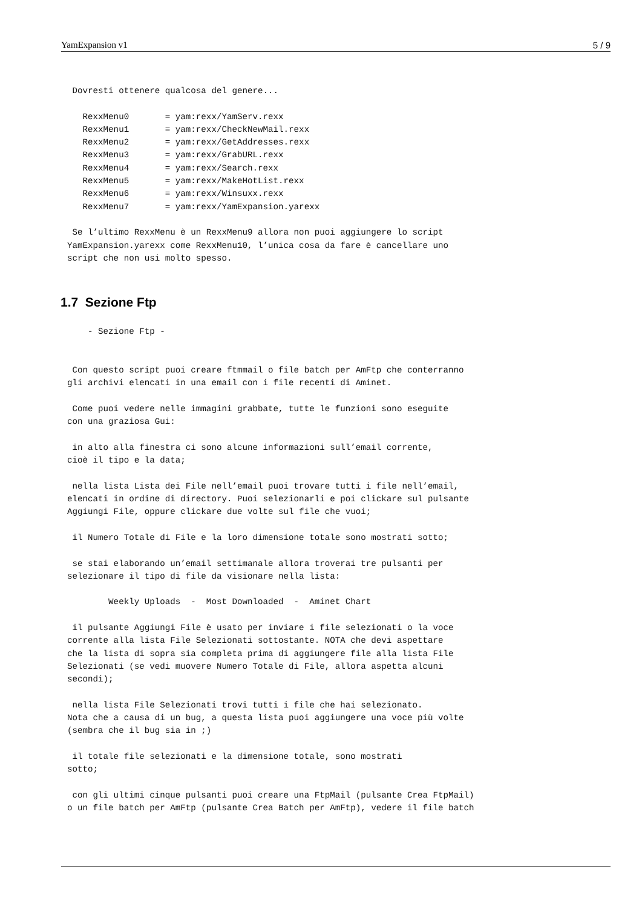YamExpansion v1 5 / 9
 Dovresti ottenere qualcosa del genere...

   RexxMenu0       = yam:rexx/YamServ.rexx
   RexxMenu1       = yam:rexx/CheckNewMail.rexx
   RexxMenu2       = yam:rexx/GetAddresses.rexx
   RexxMenu3       = yam:rexx/GrabURL.rexx
   RexxMenu4       = yam:rexx/Search.rexx
   RexxMenu5       = yam:rexx/MakeHotList.rexx
   RexxMenu6       = yam:rexx/Winsuxx.rexx
   RexxMenu7       = yam:rexx/YamExpansion.yarexx

 Se l’ultimo RexxMenu è un RexxMenu9 allora non puoi aggiungere lo script
YamExpansion.yarexx come RexxMenu10, l’unica cosa da fare è cancellare uno
script che non usi molto spesso.
1.7 Sezione Ftp
    - Sezione Ftp -


 Con questo script puoi creare ftmmail o file batch per AmFtp che conterranno
gli archivi elencati in una email con i file recenti di Aminet.

 Come puoi vedere nelle immagini grabbate, tutte le funzioni sono eseguite
con una graziosa Gui:

 in alto alla finestra ci sono alcune informazioni sull’email corrente,
cioè il tipo e la data;

 nella lista Lista dei File nell’email puoi trovare tutti i file nell’email,
elencati in ordine di directory. Puoi selezionarli e poi clickare sul pulsante
Aggiungi File, oppure clickare due volte sul file che vuoi;

 il Numero Totale di File e la loro dimensione totale sono mostrati sotto;

 se stai elaborando un’email settimanale allora troverai tre pulsanti per
selezionare il tipo di file da visionare nella lista:

        Weekly Uploads  -  Most Downloaded  -  Aminet Chart

 il pulsante Aggiungi File è usato per inviare i file selezionati o la voce
corrente alla lista File Selezionati sottostante. NOTA che devi aspettare
che la lista di sopra sia completa prima di aggiungere file alla lista File
Selezionati (se vedi muovere Numero Totale di File, allora aspetta alcuni
secondi);

 nella lista File Selezionati trovi tutti i file che hai selezionato.
Nota che a causa di un bug, a questa lista puoi aggiungere una voce più volte
(sembra che il bug sia in ;)

 il totale file selezionati e la dimensione totale, sono mostrati
sotto;

 con gli ultimi cinque pulsanti puoi creare una FtpMail (pulsante Crea FtpMail)
o un file batch per AmFtp (pulsante Crea Batch per AmFtp), vedere il file batch